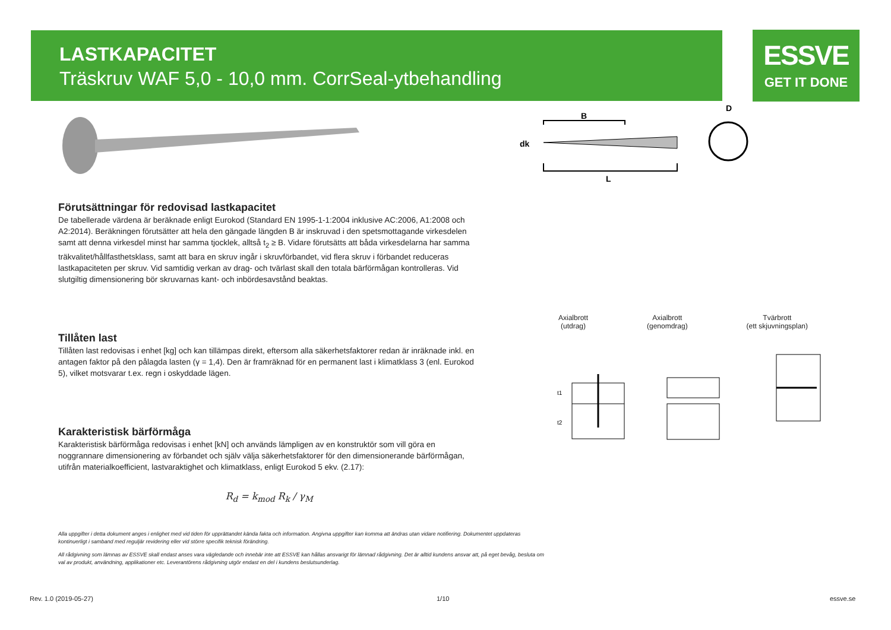LASTKAPACITET
Träskruv WAF 5,0 - 10,0 mm. CorrSeal-ytbehandling
ESSVE
GET IT DONE
B
dk
L
D
Axialbrott
(utdrag)
Axialbrott
(genomdrag)
Tvärbrott
(ett skjuvningsplan)
t1
t2
Förutsättningar för redovisad lastkapacitet
De tabellerade värdena är beräknade enligt Eurokod (Standard EN 1995-1-1:2004 inklusive AC:2006, A1:2008 och A2:2014). Beräkningen förutsätter att hela den gängade längden B är inskruvad i den spetsmottagande virkesdelen samt att denna virkesdel minst har samma tjocklek, alltså t<sub>2</sub> ≥ B. Vidare förutsätts att båda virkesdelarna har samma träkvalitet/hållfasthetsklass, samt att bara en skruv ingår i skruvförbandet, vid flera skruv i förbandet reduceras lastkapaciteten per skruv. Vid samtidig verkan av drag- och tvärlast skall den totala bärförmågan kontrolleras. Vid slutgiltig dimensionering bör skruvarnas kant- och inbördesavstånd beaktas.
Tillåten last
Tillåten last redovisas i enhet [kg] och kan tillämpas direkt, eftersom alla säkerhetsfaktorer redan är inräknade inkl. en antagen faktor på den pålagda lasten (γ = 1,4). Den är framräknad för en permanent last i klimatklass 3 (enl. Eurokod 5), vilket motsvarar t.ex. regn i oskyddade lägen.
Karakteristisk bärförmåga
Karakteristisk bärförmåga redovisas i enhet [kN] och används lämpligen av en konstruktör som vill göra en noggrannare dimensionering av förbandet och själv välja säkerhetsfaktorer för den dimensionerande bärförmågan, utifrån materialkoefficient, lastvaraktighet och klimatklass, enligt Eurokod 5 ekv. (2.17):
R<sub>d</sub> = k<sub>mod</sub> R<sub>k</sub> / γ<sub>M</sub>
Alla uppgifter i detta dokument anges i enlighet med vid tiden för upprättandet kända fakta och information. Angivna uppgifter kan komma att ändras utan vidare notifiering. Dokumentet uppdateras kontinuerligt i samband med reguljär revidering eller vid större specifik teknisk förändring.
All rådgivning som lämnas av ESSVE skall endast anses vara vägledande och innebär inte att ESSVE kan hållas ansvarigt för lämnad rådgivning. Det är alltid kundens ansvar att, på eget bevåg, besluta om val av produkt, användning, applikationer etc. Leverantörens rådgivning utgör endast en del i kundens beslutsunderlag.
Rev. 1.0 (2019-05-27) 1/10 essve.se